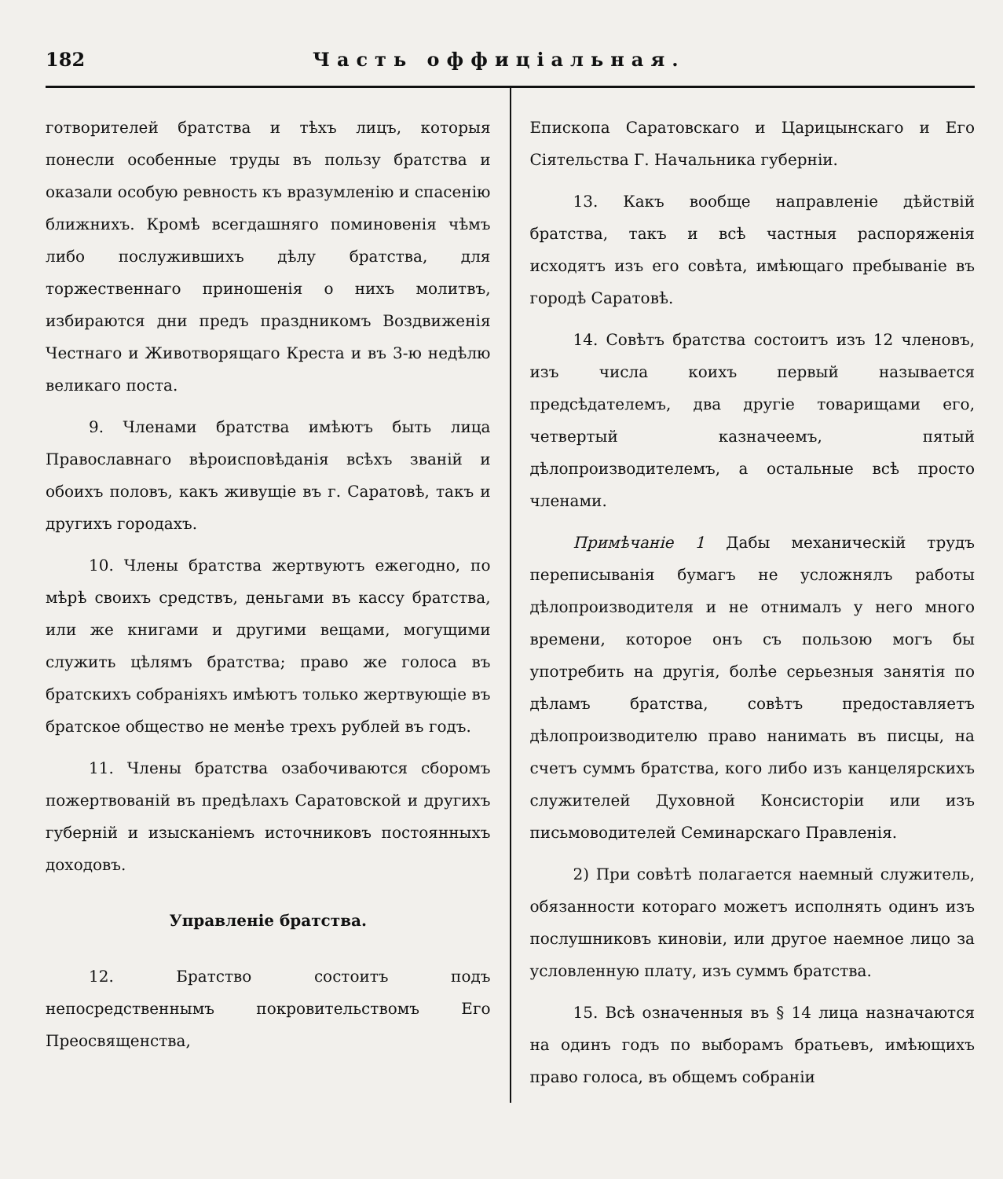182 Часть оффиціальная.
готворителей братства и тѣхъ лицъ, которыя понесли особенные труды въ пользу братства и оказали особую ревность къ вразумленію и спасенію ближнихъ. Кромѣ всегдашняго поминовенія чѣмъ либо послужившихъ дѣлу братства, для торжественнаго приношенія о нихъ молитвъ, избираются дни предъ праздникомъ Воздвиженія Честнаго и Животворящаго Креста и въ 3-ю недѣлю великаго поста.
9. Членами братства имѣютъ быть лица Православнаго вѣроисповѣданія всѣхъ званій и обоихъ половъ, какъ живущіе въ г. Саратовѣ, такъ и другихъ городахъ.
10. Члены братства жертвуютъ ежегодно, по мѣрѣ своихъ средствъ, деньгами въ кассу братства, или же книгами и другими вещами, могущими служить цѣлямъ братства; право же голоса въ братскихъ собраніяхъ имѣютъ только жертвующіе въ братское общество не менѣе трехъ рублей въ годъ.
11. Члены братства озабочиваются сборомъ пожертвованій въ предѣлахъ Саратовской и другихъ губерній и изысканіемъ источниковъ постоянныхъ доходовъ.
Управленіе братства.
12. Братство состоитъ подъ непосредственнымъ покровительствомъ Его Преосвященства,
Епископа Саратовскаго и Царицынскаго и Его Сіятельства Г. Начальника губерніи.
13. Какъ вообще направленіе дѣйствій братства, такъ и всѣ частныя распоряженія исходятъ изъ его совѣта, имѣющаго пребываніе въ городѣ Саратовѣ.
14. Совѣтъ братства состоитъ изъ 12 членовъ, изъ числа коихъ первый называется предсѣдателемъ, два другіе товарищами его, четвертый казначеемъ, пятый дѣлопроизводителемъ, а остальные всѣ просто членами.
Примѣчаніе 1 Дабы механическій трудъ переписыванія бумагъ не усложнялъ работы дѣлопроизводителя и не отнималъ у него много времени, которое онъ съ пользою могъ бы употребить на другія, болѣе серьезныя занятія по дѣламъ братства, совѣтъ предоставляетъ дѣлопроизводителю право нанимать въ писцы, на счетъ суммъ братства, кого либо изъ канцелярскихъ служителей Духовной Консисторіи или изъ письмоводителей Семинарскаго Правленія.
2) При совѣтѣ полагается наемный служитель, обязанности котораго можетъ исполнять одинъ изъ послушниковъ киновіи, или другое наемное лицо за условленную плату, изъ суммъ братства.
15. Всѣ означенныя въ § 14 лица назначаются на одинъ годъ по выборамъ братьевъ, имѣющихъ право голоса, въ общемъ собраніи